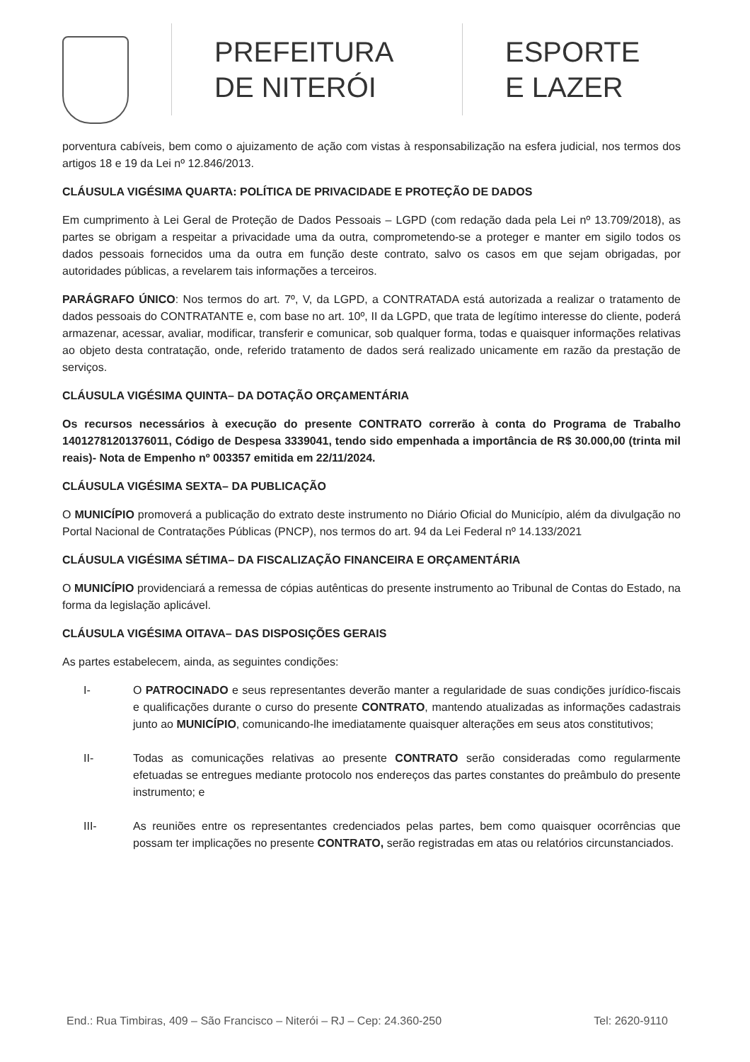PREFEITURA
DE NITERÓI
ESPORTE
E LAZER
porventura cabíveis, bem como o ajuizamento de ação com vistas à responsabilização na esfera judicial, nos termos dos artigos 18 e 19 da Lei nº 12.846/2013.
CLÁUSULA VIGÉSIMA QUARTA: POLÍTICA DE PRIVACIDADE E PROTEÇÃO DE DADOS
Em cumprimento à Lei Geral de Proteção de Dados Pessoais – LGPD (com redação dada pela Lei nº 13.709/2018), as partes se obrigam a respeitar a privacidade uma da outra, comprometendo-se a proteger e manter em sigilo todos os dados pessoais fornecidos uma da outra em função deste contrato, salvo os casos em que sejam obrigadas, por autoridades públicas, a revelarem tais informações a terceiros.
PARÁGRAFO ÚNICO: Nos termos do art. 7º, V, da LGPD, a CONTRATADA está autorizada a realizar o tratamento de dados pessoais do CONTRATANTE e, com base no art. 10º, II da LGPD, que trata de legítimo interesse do cliente, poderá armazenar, acessar, avaliar, modificar, transferir e comunicar, sob qualquer forma, todas e quaisquer informações relativas ao objeto desta contratação, onde, referido tratamento de dados será realizado unicamente em razão da prestação de serviços.
CLÁUSULA VIGÉSIMA QUINTA– DA DOTAÇÃO ORÇAMENTÁRIA
Os recursos necessários à execução do presente CONTRATO correrão à conta do Programa de Trabalho 14012781201376011, Código de Despesa 3339041, tendo sido empenhada a importância de R$ 30.000,00 (trinta mil reais)- Nota de Empenho nº 003357 emitida em 22/11/2024.
CLÁUSULA VIGÉSIMA SEXTA– DA PUBLICAÇÃO
O MUNICÍPIO promoverá a publicação do extrato deste instrumento no Diário Oficial do Município, além da divulgação no Portal Nacional de Contratações Públicas (PNCP), nos termos do art. 94 da Lei Federal nº 14.133/2021
CLÁUSULA VIGÉSIMA SÉTIMA– DA FISCALIZAÇÃO FINANCEIRA E ORÇAMENTÁRIA
O MUNICÍPIO providenciará a remessa de cópias autênticas do presente instrumento ao Tribunal de Contas do Estado, na forma da legislação aplicável.
CLÁUSULA VIGÉSIMA OITAVA– DAS DISPOSIÇÕES GERAIS
As partes estabelecem, ainda, as seguintes condições:
I- O PATROCINADO e seus representantes deverão manter a regularidade de suas condições jurídico-fiscais e qualificações durante o curso do presente CONTRATO, mantendo atualizadas as informações cadastrais junto ao MUNICÍPIO, comunicando-lhe imediatamente quaisquer alterações em seus atos constitutivos;
II- Todas as comunicações relativas ao presente CONTRATO serão consideradas como regularmente efetuadas se entregues mediante protocolo nos endereços das partes constantes do preâmbulo do presente instrumento; e
III- As reuniões entre os representantes credenciados pelas partes, bem como quaisquer ocorrências que possam ter implicações no presente CONTRATO, serão registradas em atas ou relatórios circunstanciados.
End.: Rua Timbiras, 409 – São Francisco – Niterói – RJ – Cep: 24.360-250 Tel: 2620-9110